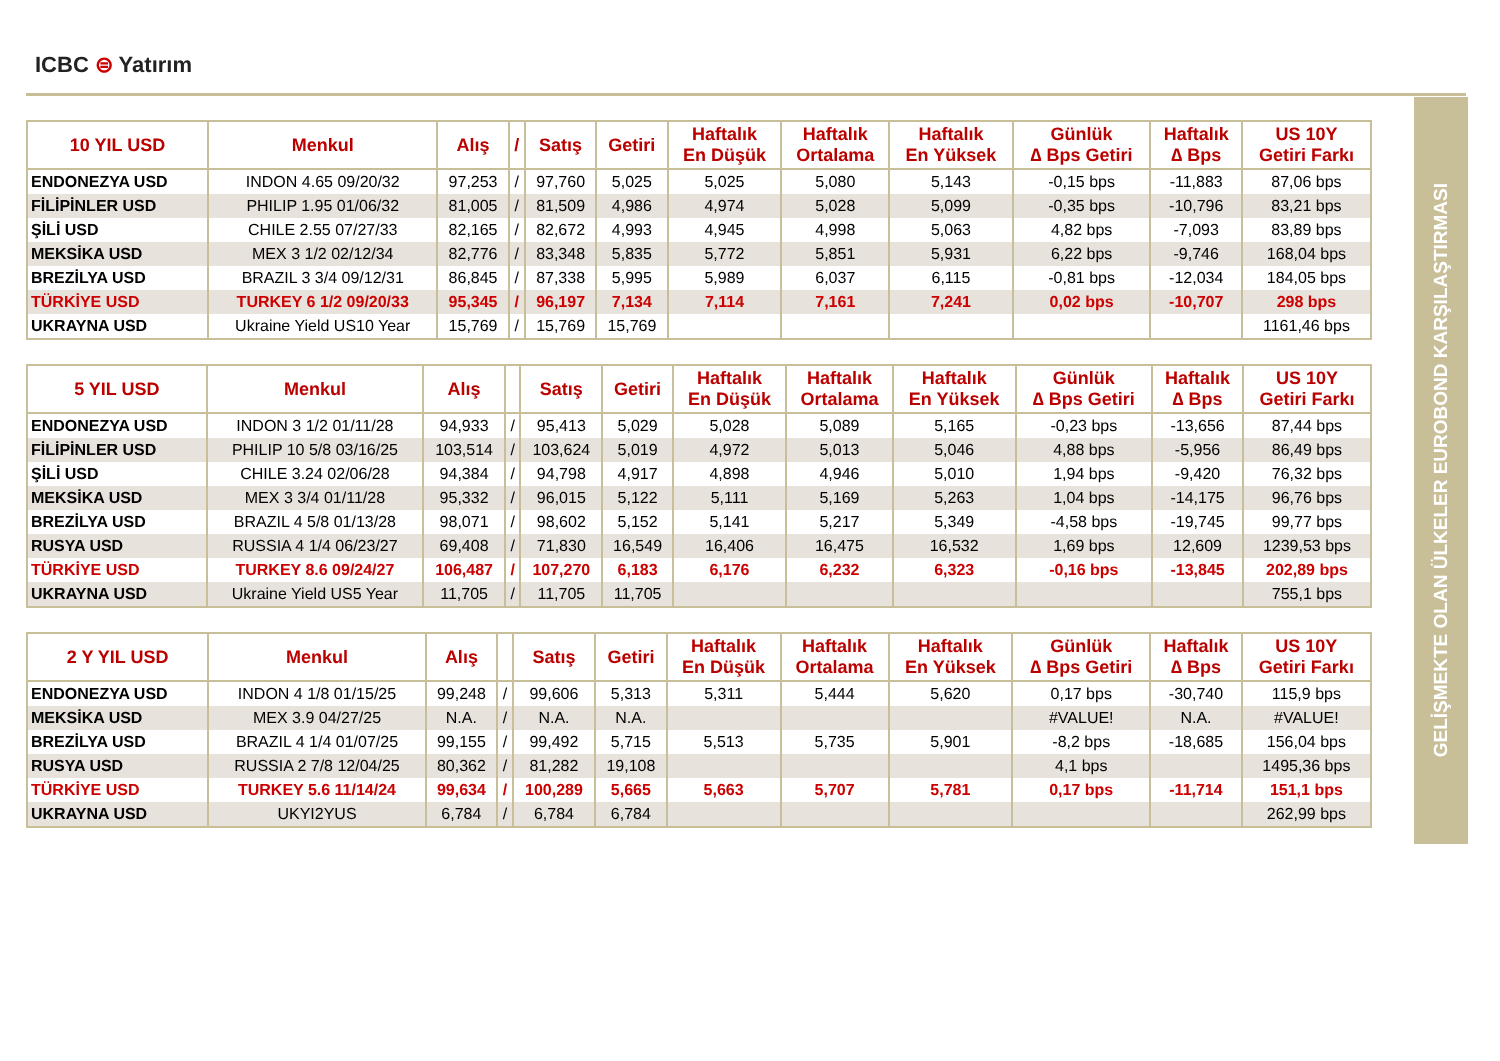ICBC ⊜ Yatırım
GELİŞMEKTE OLAN ÜLKELER EUROBOND KARŞILAŞTIRMASI
| 10 YIL USD | Menkul | Alış | / | Satış | Getiri | Haftalık En Düşük | Haftalık Ortalama | Haftalık En Yüksek | Günlük ∆ Bps Getiri | Haftalık ∆ Bps | US 10Y Getiri Farkı |
| --- | --- | --- | --- | --- | --- | --- | --- | --- | --- | --- | --- |
| ENDONEZYA USD | INDON 4.65 09/20/32 | 97,253 | / | 97,760 | 5,025 | 5,025 | 5,080 | 5,143 | -0,15 bps | -11,883 | 87,06 bps |
| FİLİPİNLER USD | PHILIP 1.95 01/06/32 | 81,005 | / | 81,509 | 4,986 | 4,974 | 5,028 | 5,099 | -0,35 bps | -10,796 | 83,21 bps |
| ŞİLİ USD | CHILE 2.55 07/27/33 | 82,165 | / | 82,672 | 4,993 | 4,945 | 4,998 | 5,063 | 4,82 bps | -7,093 | 83,89 bps |
| MEKSİKA USD | MEX 3 1/2 02/12/34 | 82,776 | / | 83,348 | 5,835 | 5,772 | 5,851 | 5,931 | 6,22 bps | -9,746 | 168,04 bps |
| BREZİLYA USD | BRAZIL 3 3/4 09/12/31 | 86,845 | / | 87,338 | 5,995 | 5,989 | 6,037 | 6,115 | -0,81 bps | -12,034 | 184,05 bps |
| TÜRKİYE USD | TURKEY 6 1/2 09/20/33 | 95,345 | / | 96,197 | 7,134 | 7,114 | 7,161 | 7,241 | 0,02 bps | -10,707 | 298 bps |
| UKRAYNA USD | Ukraine Yield US10 Year | 15,769 | / | 15,769 | 15,769 | | | | | | 1161,46 bps |
| 5 YIL USD | Menkul | Alış | | Satış | Getiri | Haftalık En Düşük | Haftalık Ortalama | Haftalık En Yüksek | Günlük ∆ Bps Getiri | Haftalık ∆ Bps | US 10Y Getiri Farkı |
| --- | --- | --- | --- | --- | --- | --- | --- | --- | --- | --- | --- |
| ENDONEZYA USD | INDON 3 1/2 01/11/28 | 94,933 | / | 95,413 | 5,029 | 5,028 | 5,089 | 5,165 | -0,23 bps | -13,656 | 87,44 bps |
| FİLİPİNLER USD | PHILIP 10 5/8 03/16/25 | 103,514 | / | 103,624 | 5,019 | 4,972 | 5,013 | 5,046 | 4,88 bps | -5,956 | 86,49 bps |
| ŞİLİ USD | CHILE 3.24 02/06/28 | 94,384 | / | 94,798 | 4,917 | 4,898 | 4,946 | 5,010 | 1,94 bps | -9,420 | 76,32 bps |
| MEKSİKA USD | MEX 3 3/4 01/11/28 | 95,332 | / | 96,015 | 5,122 | 5,111 | 5,169 | 5,263 | 1,04 bps | -14,175 | 96,76 bps |
| BREZİLYA USD | BRAZIL 4 5/8 01/13/28 | 98,071 | / | 98,602 | 5,152 | 5,141 | 5,217 | 5,349 | -4,58 bps | -19,745 | 99,77 bps |
| RUSYA USD | RUSSIA 4 1/4 06/23/27 | 69,408 | / | 71,830 | 16,549 | 16,406 | 16,475 | 16,532 | 1,69 bps | 12,609 | 1239,53 bps |
| TÜRKİYE USD | TURKEY 8.6 09/24/27 | 106,487 | / | 107,270 | 6,183 | 6,176 | 6,232 | 6,323 | -0,16 bps | -13,845 | 202,89 bps |
| UKRAYNA USD | Ukraine Yield US5 Year | 11,705 | / | 11,705 | 11,705 | | | | | | 755,1 bps |
| 2 Y YIL USD | Menkul | Alış | | Satış | Getiri | Haftalık En Düşük | Haftalık Ortalama | Haftalık En Yüksek | Günlük ∆ Bps Getiri | Haftalık ∆ Bps | US 10Y Getiri Farkı |
| --- | --- | --- | --- | --- | --- | --- | --- | --- | --- | --- | --- |
| ENDONEZYA USD | INDON 4 1/8 01/15/25 | 99,248 | / | 99,606 | 5,313 | 5,311 | 5,444 | 5,620 | 0,17 bps | -30,740 | 115,9 bps |
| MEKSİKA USD | MEX 3.9 04/27/25 | N.A. | / | N.A. | N.A. | | | | #VALUE! | N.A. | #VALUE! |
| BREZİLYA USD | BRAZIL 4 1/4 01/07/25 | 99,155 | / | 99,492 | 5,715 | 5,513 | 5,735 | 5,901 | -8,2 bps | -18,685 | 156,04 bps |
| RUSYA USD | RUSSIA 2 7/8 12/04/25 | 80,362 | / | 81,282 | 19,108 | | | | 4,1 bps | | 1495,36 bps |
| TÜRKİYE USD | TURKEY 5.6 11/14/24 | 99,634 | / | 100,289 | 5,665 | 5,663 | 5,707 | 5,781 | 0,17 bps | -11,714 | 151,1 bps |
| UKRAYNA USD | UKYI2YUS | 6,784 | / | 6,784 | 6,784 | | | | | | 262,99 bps |